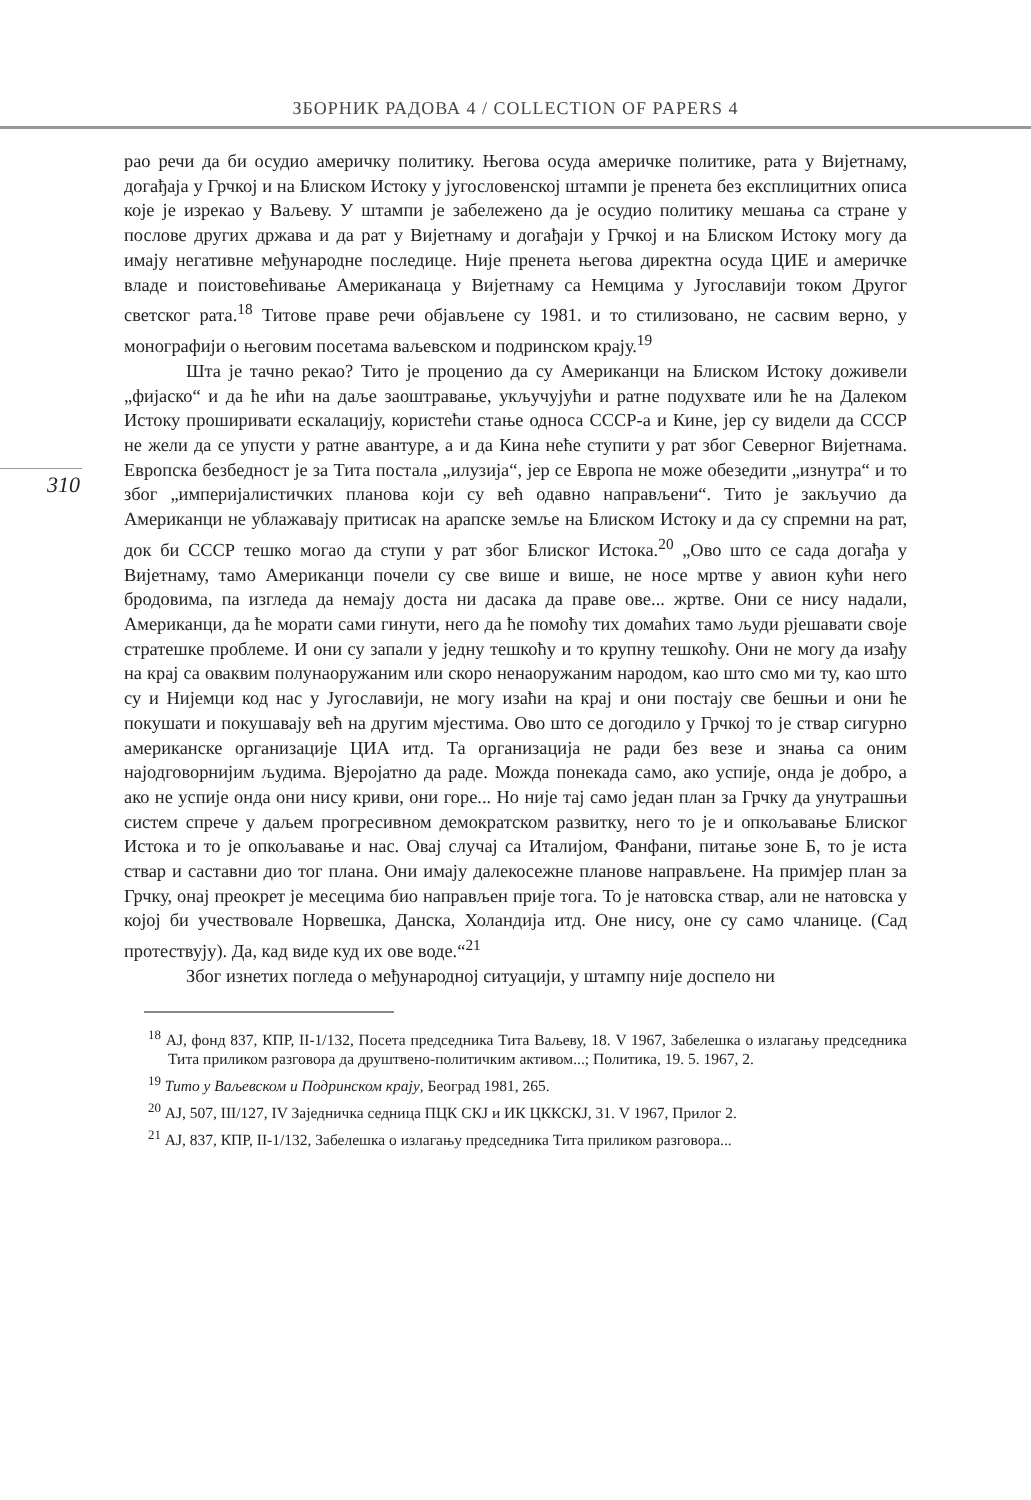ЗБОРНИК РАДОВА 4 / COLLECTION OF PAPERS 4
310
рао речи да би осудио америчку политику. Његова осуда америчке политике, рата у Вијетнаму, догађаја у Грчкој и на Блиском Истоку у југословенској штампи је пренета без експлицитних описа које је изрекао у Ваљеву. У штампи је забележено да је осудио политику мешања са стране у послове других држава и да рат у Вијетнаму и догађаји у Грчкој и на Блиском Истоку могу да имају негативне међународне последице. Није пренета његова директна осуда ЦИЕ и америчке владе и поистовећивање Американаца у Вијетнаму са Немцима у Југославији током Другог светског рата.<sup>18</sup> Титове праве речи објављене су 1981. и то стилизовано, не сасвим верно, у монографији о његовим посетама ваљевском и подринском крају.<sup>19</sup>
Шта је тачно рекао? Тито је проценио да су Американци на Блиском Истоку доживели „фијаско“ и да ће ићи на даље заоштравање, укључујући и ратне подухвате или ће на Далеком Истоку проширивати ескалацију, користећи стање односа СССР-а и Кине, јер су видели да СССР не жели да се упусти у ратне авантуре, а и да Кина неће ступити у рат због Северног Вијетнама. Европска безбедност је за Тита постала „илузија“, јер се Европа не може обезедити „изнутра“ и то због „империјалистичких планова који су већ одавно направљени“. Тито је закључио да Американци не ублажавају притисак на арапске земље на Блиском Истоку и да су спремни на рат, док би СССР тешко могао да ступи у рат због Блиског Истока.<sup>20</sup> „Ово што се сада догађа у Вијетнаму, тамо Американци почели су све више и више, не носе мртве у авион кући него бродовима, па изгледа да немају доста ни дасака да праве ове... жртве. Они се нису надали, Американци, да ће морати сами гинути, него да ће помоћу тих домаћих тамо људи рјешавати своје стратешке проблеме. И они су запали у једну тешкоћу и то крупну тешкоћу. Они не могу да изађу на крај са оваквим полунаоружаним или скоро ненаоружаним народом, као што смо ми ту, као што су и Нијемци код нас у Југославији, не могу изаћи на крај и они постају све бешњи и они ће покушати и покушавају већ на другим мјестима. Ово што се догодило у Грчкој то је ствар сигурно американске организације ЦИА итд. Та организација не ради без везе и знања са оним најодговорнијим људима. Вјеројатно да раде. Можда понекада само, ако успије, онда је добро, а ако не успије онда они нису криви, они горе... Но није тај само један план за Грчку да унутрашњи систем спрече у даљем прогресивном демократском развитку, него то је и опкољавање Блиског Истока и то је опкољавање и нас. Овај случај са Италијом, Фанфани, питање зоне Б, то је иста ствар и саставни дио тог плана. Они имају далекосежне планове направљене. На примјер план за Грчку, онај преокрет је месецима био направљен прије тога. То је натовска ствар, али не натовска у којој би учествовале Норвешка, Данска, Холандија итд. Оне нису, оне су само чланице. (Сад протествују). Да, кад виде куд их ове воде.“<sup>21</sup>
Због изнетих погледа о међународној ситуацији, у штампу није доспело ни
<sup>18</sup> АЈ, фонд 837, КПР, II-1/132, Посета председника Тита Ваљеву, 18. V 1967, Забелешка о излагању председника Тита приликом разговора да друштвено-политичким активом...; Политика, 19. 5. 1967, 2.
<sup>19</sup> Тито у Ваљевском и Подринском крају, Београд 1981, 265.
<sup>20</sup> АЈ, 507, III/127, IV Заједничка седница ПЦК СКЈ и ИК ЦККСКЈ, 31. V 1967, Прилог 2.
<sup>21</sup> АЈ, 837, КПР, II-1/132, Забелешка о излагању председника Тита приликом разговора...